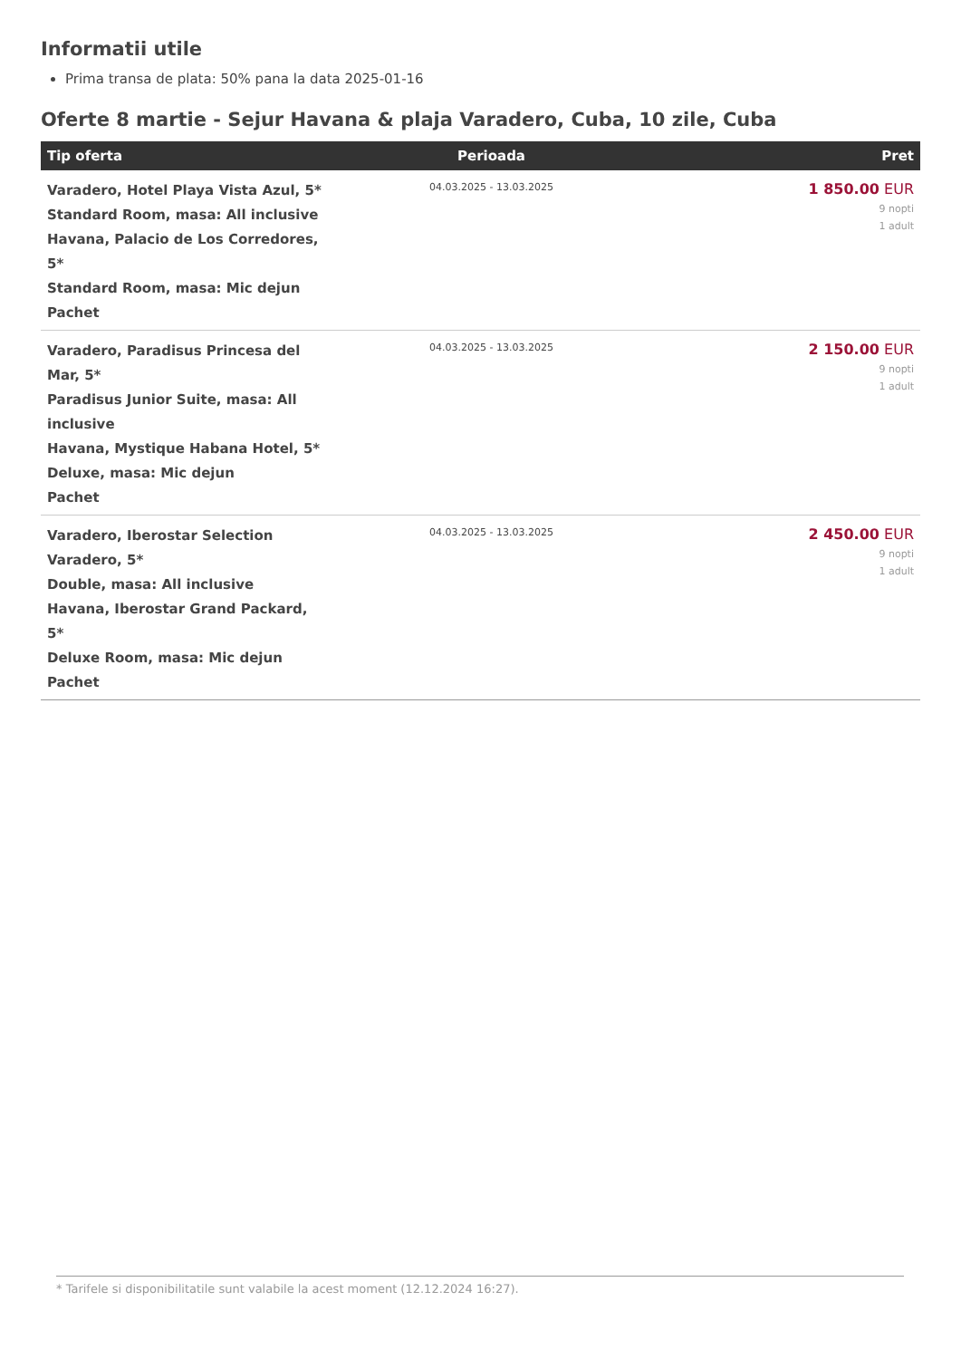Informatii utile
Prima transa de plata: 50% pana la data 2025-01-16
Oferte 8 martie - Sejur Havana & plaja Varadero, Cuba, 10 zile, Cuba
| Tip oferta | Perioada | Pret |
| --- | --- | --- |
| Varadero, Hotel Playa Vista Azul, 5* Standard Room, masa: All inclusive Havana, Palacio de Los Corredores, 5* Standard Room, masa: Mic dejun Pachet | 04.03.2025 - 13.03.2025 | 1 850.00 EUR 9 nopti 1 adult |
| Varadero, Paradisus Princesa del Mar, 5* Paradisus Junior Suite, masa: All inclusive Havana, Mystique Habana Hotel, 5* Deluxe, masa: Mic dejun Pachet | 04.03.2025 - 13.03.2025 | 2 150.00 EUR 9 nopti 1 adult |
| Varadero, Iberostar Selection Varadero, 5* Double, masa: All inclusive Havana, Iberostar Grand Packard, 5* Deluxe Room, masa: Mic dejun Pachet | 04.03.2025 - 13.03.2025 | 2 450.00 EUR 9 nopti 1 adult |
* Tarifele si disponibilitatile sunt valabile la acest moment (12.12.2024 16:27).